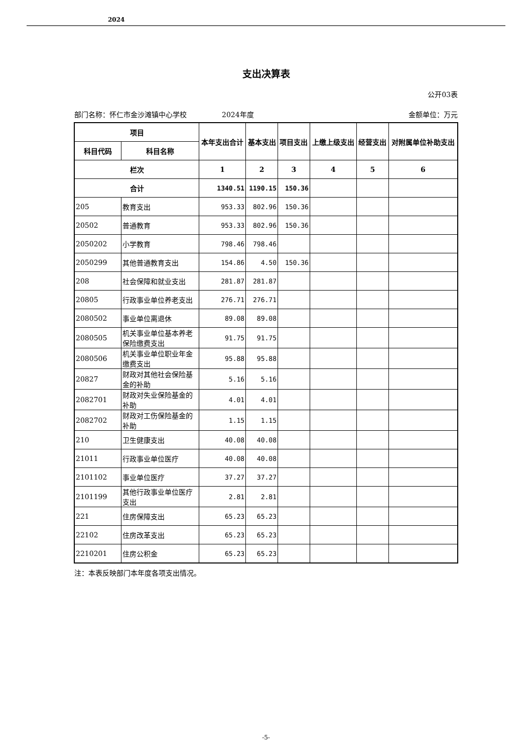2024
支出决算表
公开03表
部门名称：怀仁市金沙滩镇中心学校　　　　　2024年度 金额单位：万元
| 项目 | | 本年支出合计 | 基本支出 | 项目支出 | 上缴上级支出 | 经营支出 | 对附属单位补助支出 |
| --- | --- | --- | --- | --- | --- | --- | --- |
| 科目代码 | 科目名称 | | | | | | |
| 栏次 | | 1 | 2 | 3 | 4 | 5 | 6 |
| 合计 | | 1340.51 | 1190.15 | 150.36 | | | |
| 205 | 教育支出 | 953.33 | 802.96 | 150.36 | | | |
| 20502 | 普通教育 | 953.33 | 802.96 | 150.36 | | | |
| 2050202 | 小学教育 | 798.46 | 798.46 | | | | |
| 2050299 | 其他普通教育支出 | 154.86 | 4.50 | 150.36 | | | |
| 208 | 社会保障和就业支出 | 281.87 | 281.87 | | | | |
| 20805 | 行政事业单位养老支出 | 276.71 | 276.71 | | | | |
| 2080502 | 事业单位离退休 | 89.08 | 89.08 | | | | |
| 2080505 | 机关事业单位基本养老保险缴费支出 | 91.75 | 91.75 | | | | |
| 2080506 | 机关事业单位职业年金缴费支出 | 95.88 | 95.88 | | | | |
| 20827 | 财政对其他社会保险基金的补助 | 5.16 | 5.16 | | | | |
| 2082701 | 财政对失业保险基金的补助 | 4.01 | 4.01 | | | | |
| 2082702 | 财政对工伤保险基金的补助 | 1.15 | 1.15 | | | | |
| 210 | 卫生健康支出 | 40.08 | 40.08 | | | | |
| 21011 | 行政事业单位医疗 | 40.08 | 40.08 | | | | |
| 2101102 | 事业单位医疗 | 37.27 | 37.27 | | | | |
| 2101199 | 其他行政事业单位医疗支出 | 2.81 | 2.81 | | | | |
| 221 | 住房保障支出 | 65.23 | 65.23 | | | | |
| 22102 | 住房改革支出 | 65.23 | 65.23 | | | | |
| 2210201 | 住房公积金 | 65.23 | 65.23 | | | | |
注：本表反映部门本年度各项支出情况。
-5-